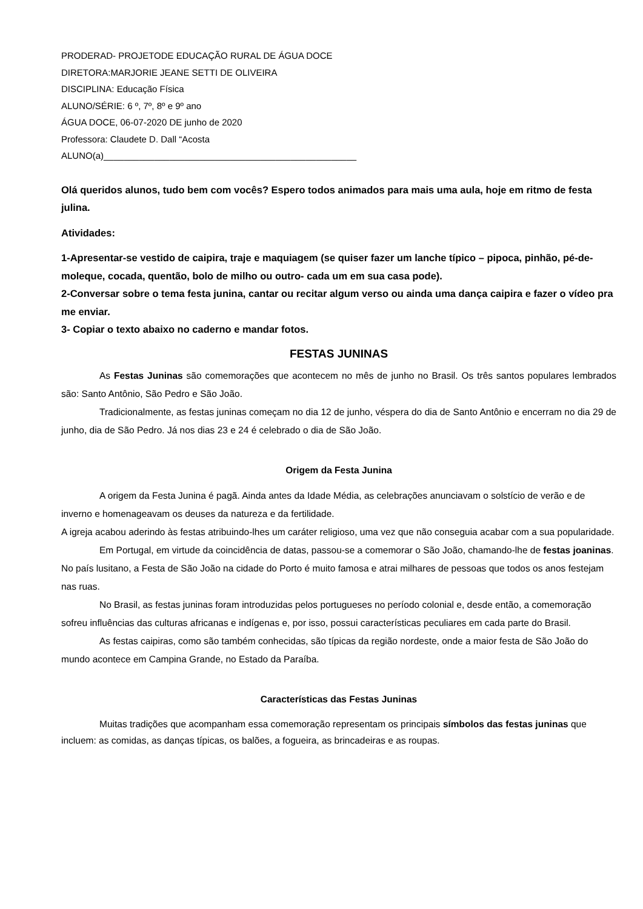PRODERAD- PROJETODE EDUCAÇÃO RURAL DE ÁGUA DOCE
DIRETORA:MARJORIE JEANE SETTI DE OLIVEIRA
DISCIPLINA: Educação Física
ALUNO/SÉRIE: 6 º, 7º, 8º e 9º ano
ÁGUA DOCE, 06-07-2020 DE junho de 2020
Professora: Claudete D. Dall “Acosta
ALUNO(a)__________________________________________________
Olá queridos alunos, tudo bem com vocês? Espero todos animados para mais uma aula, hoje em ritmo de festa julina.
Atividades:
1-Apresentar-se vestido de caipira, traje e maquiagem (se quiser fazer um lanche típico – pipoca, pinhão, pé-de-moleque, cocada, quentão, bolo de milho ou outro- cada um em sua casa pode).
2-Conversar sobre o tema festa junina, cantar ou recitar algum verso ou ainda uma dança caipira e fazer o vídeo pra me enviar.
3- Copiar o texto abaixo no caderno e mandar fotos.
FESTAS JUNINAS
As Festas Juninas são comemorações que acontecem no mês de junho no Brasil. Os três santos populares lembrados são: Santo Antônio, São Pedro e São João.
Tradicionalmente, as festas juninas começam no dia 12 de junho, véspera do dia de Santo Antônio e encerram no dia 29 de junho, dia de São Pedro. Já nos dias 23 e 24 é celebrado o dia de São João.
Origem da Festa Junina
A origem da Festa Junina é pagã. Ainda antes da Idade Média, as celebrações anunciavam o solstício de verão e de inverno e homenageavam os deuses da natureza e da fertilidade.
A igreja acabou aderindo às festas atribuindo-lhes um caráter religioso, uma vez que não conseguia acabar com a sua popularidade.
Em Portugal, em virtude da coincidência de datas, passou-se a comemorar o São João, chamando-lhe de festas joaninas. No país lusitano, a Festa de São João na cidade do Porto é muito famosa e atrai milhares de pessoas que todos os anos festejam nas ruas.
No Brasil, as festas juninas foram introduzidas pelos portugueses no período colonial e, desde então, a comemoração sofreu influências das culturas africanas e indígenas e, por isso, possui características peculiares em cada parte do Brasil.
As festas caipiras, como são também conhecidas, são típicas da região nordeste, onde a maior festa de São João do mundo acontece em Campina Grande, no Estado da Paraíba.
Características das Festas Juninas
Muitas tradições que acompanham essa comemoração representam os principais símbolos das festas juninas que incluem: as comidas, as danças típicas, os balões, a fogueira, as brincadeiras e as roupas.